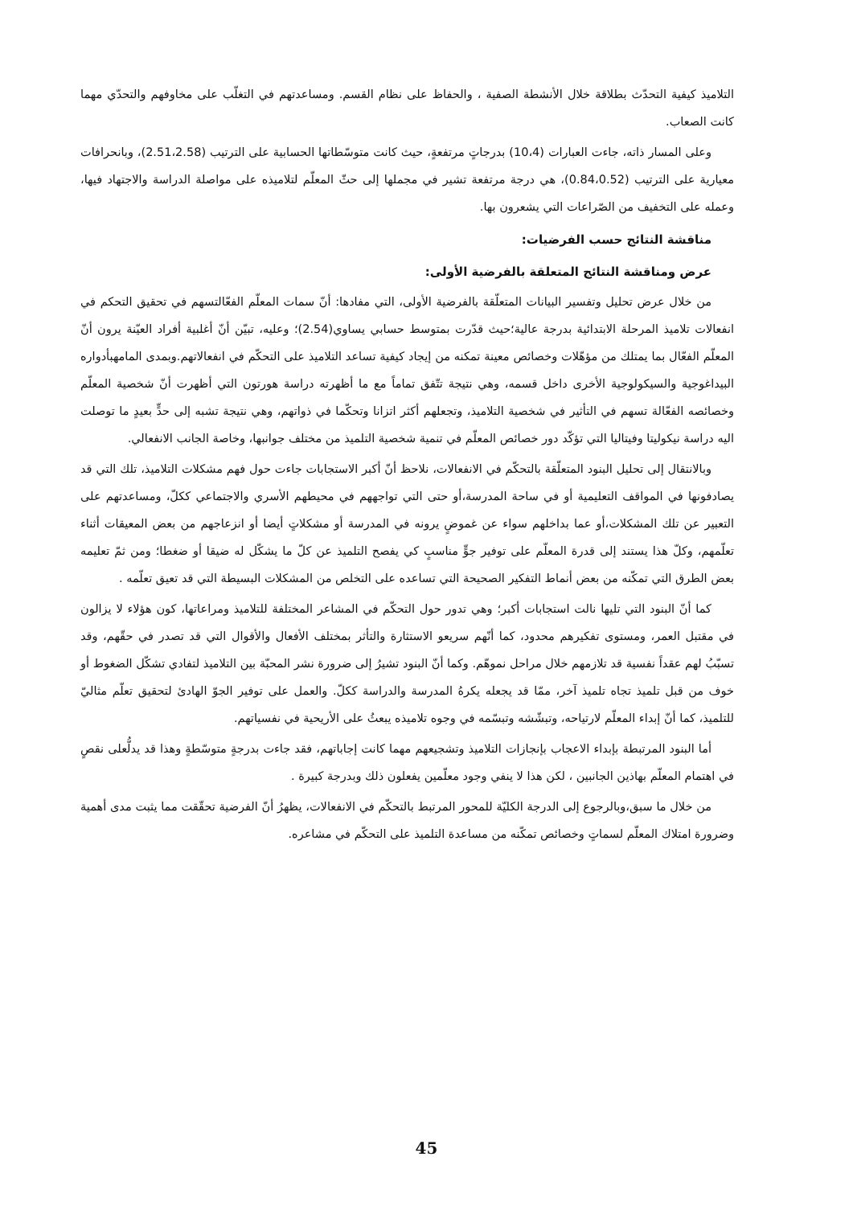التلاميذ كيفية التحدّث بطلاقة خلال الأنشطة الصفية ، والحفاظ على نظام القسم. ومساعدتهم في التغلّب على مخاوفهم والتحدّي مهما كانت الصعاب.
وعلى المسار ذاته، جاءت العبارات (10،4) بدرجاتٍ مرتفعةٍ، حيث كانت متوسّطاتها الحسابية على الترتيب (2.51،2.58)، وبانحرافات معيارية على الترتيب (0.84،0.52)، هي درجة مرتفعة تشير في مجملها إلى حثّ المعلّم لتلاميذه على مواصلة الدراسة والاجتهاد فيها، وعمله على التخفيف من الصّراعات التي يشعرون بها.
مناقشة النتائج حسب الفرضيات:
عرض ومناقشة النتائج المتعلقة بالفرضية الأولى:
من خلال عرض تحليل وتفسير البيانات المتعلّقة بالفرضية الأولى، التي مفادها: أنّ سمات المعلّم الفعّالتسهم في تحقيق التحكم في انفعالات تلاميذ المرحلة الابتدائية بدرجة عالية؛حيث قدّرت بمتوسط حسابي يساوي(2.54)؛ وعليه، تبيّن أنّ أغلبية أفراد العيّنة يرون أنّ المعلّم الفعّال بما يمتلك من مؤهّلات وخصائص معينة تمكنه من إيجاد كيفية تساعد التلاميذ على التحكّم في انفعالاتهم.وبمدى المامهبأدواره البيداغوجية والسيكولوجية الأخرى داخل قسمه، وهي نتيجة تتّفق تماماً مع ما أظهرته دراسة هورتون التي أظهرت أنّ شخصية المعلّم وخصائصه الفعّالة تسهم في التأثير في شخصية التلاميذ، وتجعلهم أكثر اتزانا وتحكّما في ذواتهم، وهي نتيجة تشبه إلى حدٍّ بعيدٍ ما توصلت اليه دراسة نيكوليتا وفيتاليا التي تؤكّد دور خصائص المعلّم في تنمية شخصية التلميذ من مختلف جوانبها، وخاصة الجانب الانفعالي.
وبالانتقال إلى تحليل البنود المتعلّقة بالتحكّم في الانفعالات، نلاحظ أنّ أكبر الاستجابات جاءت حول فهم مشكلات التلاميذ، تلك التي قد يصادفونها في المواقف التعليمية أو في ساحة المدرسة،أو حتى التي تواجههم في محيطهم الأسري والاجتماعي ككلّ، ومساعدتهم على التعبير عن تلك المشكلات،أو عما بداخلهم سواء عن غموضٍ يرونه في المدرسة أو مشكلاتٍ أيضا أو انزعاجهم من بعض المعيقات أثناء تعلّمهم، وكلّ هذا يستند إلى قدرة المعلّم على توفير جوٍّ مناسبٍ كي يفصح التلميذ عن كلّ ما يشكّل له ضيقا أو ضغطا؛ ومن ثمّ تعليمه بعض الطرق التي تمكّنه من بعض أنماط التفكير الصحيحة التي تساعده على التخلص من المشكلات البسيطة التي قد تعيق تعلّمه .
كما أنّ البنود التي تليها نالت استجابات أكبر؛ وهي تدور حول التحكّم في المشاعر المختلفة للتلاميذ ومراعاتها، كون هؤلاء لا يزالون في مقتبل العمر، ومستوى تفكيرهم محدود، كما أنّهم سريعو الاستثارة والتأثر بمختلف الأفعال والأقوال التي قد تصدر في حقّهم، وقد تسبّبُ لهم عقداً نفسية قد تلازمهم خلال مراحل نموهّم. وكما أنّ البنود تشيرُ إلى ضرورة نشر المحبّة بين التلاميذ لتفادي تشكّل الضغوط أو خوف من قبل تلميذ تجاه تلميذ آخر، ممّا قد يجعله يكرهُ المدرسة والدراسة ككلّ. والعمل على توفير الجوّ الهادئ لتحقيق تعلّم مثاليّ للتلميذ، كما أنّ إبداء المعلّم لارتياحه، وتبشّشه وتبسّمه في وجوه تلاميذه يبعثُ على الأريحية في نفسياتهم.
أما البنود المرتبطة بإبداء الاعجاب بإنجازات التلاميذ وتشجيعهم مهما كانت إجاباتهم، فقد جاءت بدرجةٍ متوسّطةٍ وهذا قد يدلُّعلى نقصٍ في اهتمام المعلّم بهاذين الجانبين ، لكن هذا لا ينفي وجود معلّمين يفعلون ذلك وبدرجة كبيرة .
من خلال ما سبق،وبالرجوع إلى الدرجة الكليّة للمحور المرتبط بالتحكّم في الانفعالات، يظهرُ أنّ الفرضية تحقّقت مما يثبت مدى أهمية وضرورة امتلاك المعلّم لسماتٍ وخصائص تمكّنه من مساعدة التلميذ على التحكّم في مشاعره.
45